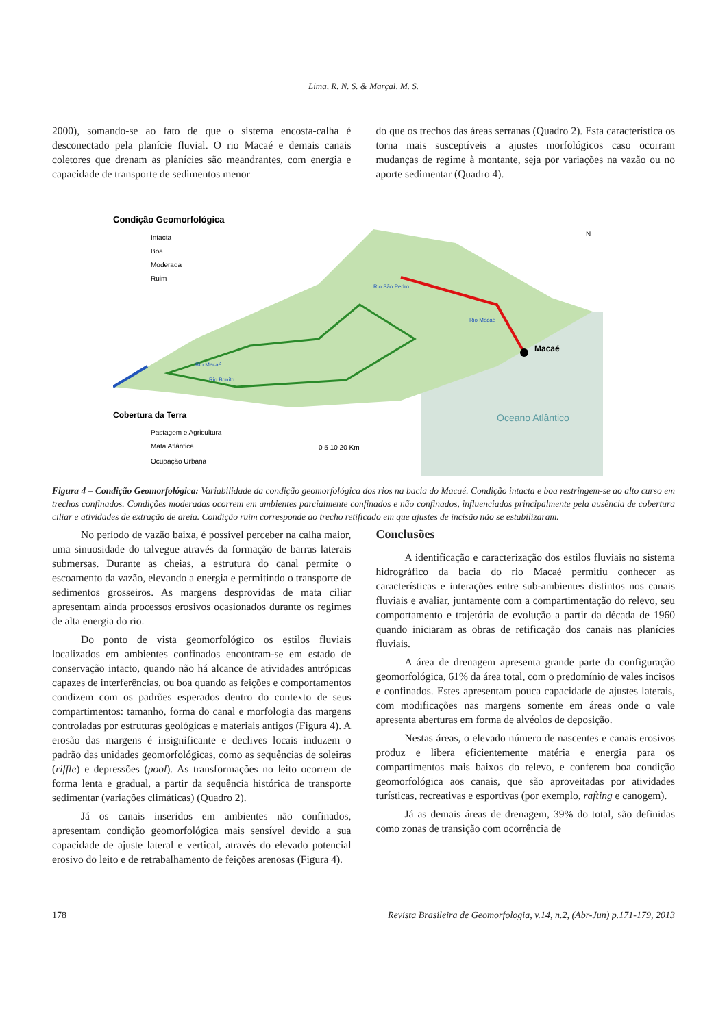Lima, R. N. S. & Marçal, M. S.
2000), somando-se ao fato de que o sistema encosta-calha é desconectado pela planície fluvial. O rio Macaé e demais canais coletores que drenam as planícies são meandrantes, com energia e capacidade de transporte de sedimentos menor
do que os trechos das áreas serranas (Quadro 2). Esta característica os torna mais susceptíveis a ajustes morfológicos caso ocorram mudanças de regime à montante, seja por variações na vazão ou no aporte sedimentar (Quadro 4).
Macaé
Condição Geomorfológica
Intacta
Boa
Moderada
Ruim
Rio Macaé
Rio Bonito
Rio São Pedro
Rio Macaé
Cobertura da Terra
Pastagem e Agricultura
Mata Atlântica
Ocupação Urbana
0 5 10 20 Km
Oceano Atlântico
N
Figura 4 – Condição Geomorfológica: Variabilidade da condição geomorfológica dos rios na bacia do Macaé. Condição intacta e boa restringem-se ao alto curso em trechos confinados. Condições moderadas ocorrem em ambientes parcialmente confinados e não confinados, influenciados principalmente pela ausência de cobertura ciliar e atividades de extração de areia. Condição ruim corresponde ao trecho retificado em que ajustes de incisão não se estabilizaram.
No período de vazão baixa, é possível perceber na calha maior, uma sinuosidade do talvegue através da formação de barras laterais submersas. Durante as cheias, a estrutura do canal permite o escoamento da vazão, elevando a energia e permitindo o transporte de sedimentos grosseiros. As margens desprovidas de mata ciliar apresentam ainda processos erosivos ocasionados durante os regimes de alta energia do rio.
Do ponto de vista geomorfológico os estilos fluviais localizados em ambientes confinados encontram-se em estado de conservação intacto, quando não há alcance de atividades antrópicas capazes de interferências, ou boa quando as feições e comportamentos condizem com os padrões esperados dentro do contexto de seus compartimentos: tamanho, forma do canal e morfologia das margens controladas por estruturas geológicas e materiais antigos (Figura 4). A erosão das margens é insignificante e declives locais induzem o padrão das unidades geomorfológicas, como as sequências de soleiras (riffle) e depressões (pool). As transformações no leito ocorrem de forma lenta e gradual, a partir da sequência histórica de transporte sedimentar (variações climáticas) (Quadro 2).
Já os canais inseridos em ambientes não confinados, apresentam condição geomorfológica mais sensível devido a sua capacidade de ajuste lateral e vertical, através do elevado potencial erosivo do leito e de retrabalhamento de feições arenosas (Figura 4).
Conclusões
A identificação e caracterização dos estilos fluviais no sistema hidrográfico da bacia do rio Macaé permitiu conhecer as características e interações entre sub-ambientes distintos nos canais fluviais e avaliar, juntamente com a compartimentação do relevo, seu comportamento e trajetória de evolução a partir da década de 1960 quando iniciaram as obras de retificação dos canais nas planícies fluviais.
A área de drenagem apresenta grande parte da configuração geomorfológica, 61% da área total, com o predomínio de vales incisos e confinados. Estes apresentam pouca capacidade de ajustes laterais, com modificações nas margens somente em áreas onde o vale apresenta aberturas em forma de alvéolos de deposição.
Nestas áreas, o elevado número de nascentes e canais erosivos produz e libera eficientemente matéria e energia para os compartimentos mais baixos do relevo, e conferem boa condição geomorfológica aos canais, que são aproveitadas por atividades turísticas, recreativas e esportivas (por exemplo, rafting e canogem).
Já as demais áreas de drenagem, 39% do total, são definidas como zonas de transição com ocorrência de
178 Revista Brasileira de Geomorfologia, v.14, n.2, (Abr-Jun) p.171-179, 2013